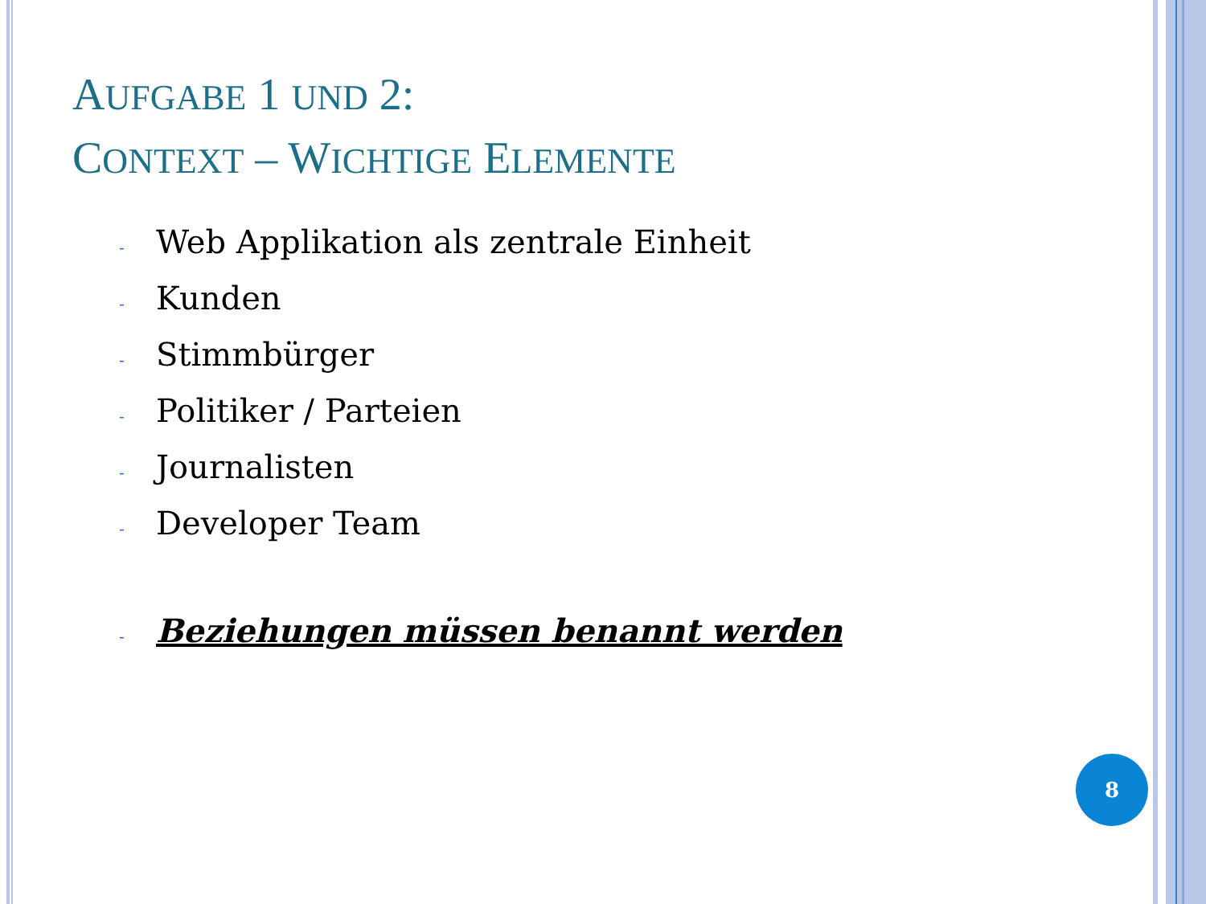AUFGABE 1 UND 2:
CONTEXT – WICHTIGE ELEMENTE
- Web Applikation als zentrale Einheit
- Kunden
- Stimmbürger
- Politiker / Parteien
- Journalisten
- Developer Team
- Beziehungen müssen benannt werden
8